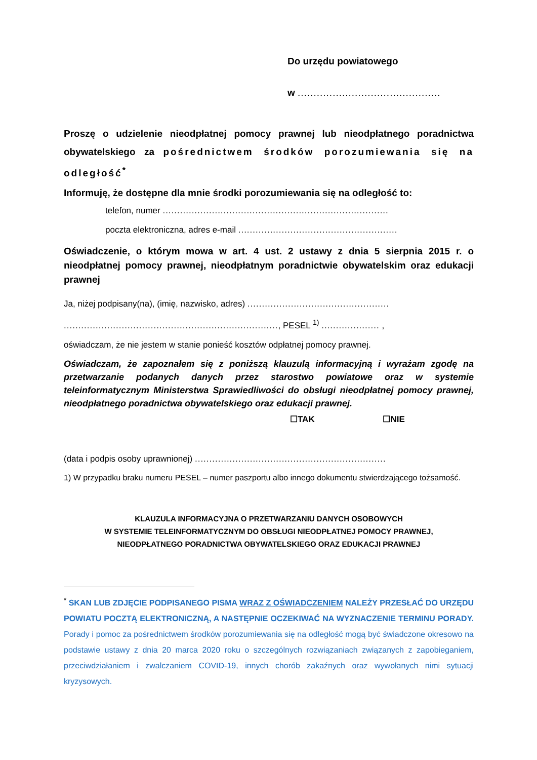Do urzędu powiatowego
w .............................................
Proszę o udzielenie nieodpłatnej pomocy prawnej lub nieodpłatnego poradnictwa obywatelskiego za pośrednictwem środków porozumiewania się na odległość<sup>*</sup>
Informuję, że dostępne dla mnie środki porozumiewania się na odległość to:
telefon, numer ..............................................................................
poczta elektroniczna, adres e-mail .......................................................
Oświadczenie, o którym mowa w art. 4 ust. 2 ustawy z dnia 5 sierpnia 2015 r. o nieodpłatnej pomocy prawnej, nieodpłatnym poradnictwie obywatelskim oraz edukacji prawnej
Ja, niżej podpisany(na), (imię, nazwisko, adres) .................................................
.........................................................................., PESEL <sup>1)</sup> .................... ,
oświadczam, że nie jestem w stanie ponieść kosztów odpłatnej pomocy prawnej.
Oświadczam, że zapoznałem się z poniższą klauzulą informacyjną i wyrażam zgodę na przetwarzanie podanych danych przez starostwo powiatowe oraz w systemie teleinformatycznym Ministerstwa Sprawiedliwości do obsługi nieodpłatnej pomocy prawnej, nieodpłatnego poradnictwa obywatelskiego oraz edukacji prawnej.
☐TAK ☐NIE
(data i podpis osoby uprawnionej) ..................................................................
1) W przypadku braku numeru PESEL – numer paszportu albo innego dokumentu stwierdzającego tożsamość.
KLAUZULA INFORMACYJNA O PRZETWARZANIU DANYCH OSOBOWYCH
W SYSTEMIE TELEINFORMATYCZNYM DO OBSŁUGI NIEODPŁATNEJ POMOCY PRAWNEJ,
NIEODPŁATNEGO PORADNICTWA OBYWATELSKIEGO ORAZ EDUKACJI PRAWNEJ
<sup>*</sup> SKAN LUB ZDJĘCIE PODPISANEGO PISMA WRAZ Z OŚWIADCZENIEM NALEŻY PRZESŁAĆ DO URZĘDU POWIATU POCZTĄ ELEKTRONICZNĄ, A NASTĘPNIE OCZEKIWAĆ NA WYZNACZENIE TERMINU PORADY. Porady i pomoc za pośrednictwem środków porozumiewania się na odległość mogą być świadczone okresowo na podstawie ustawy z dnia 20 marca 2020 roku o szczególnych rozwiązaniach związanych z zapobieganiem, przeciwdziałaniem i zwalczaniem COVID-19, innych chorób zakaźnych oraz wywołanych nimi sytuacji kryzysowych.